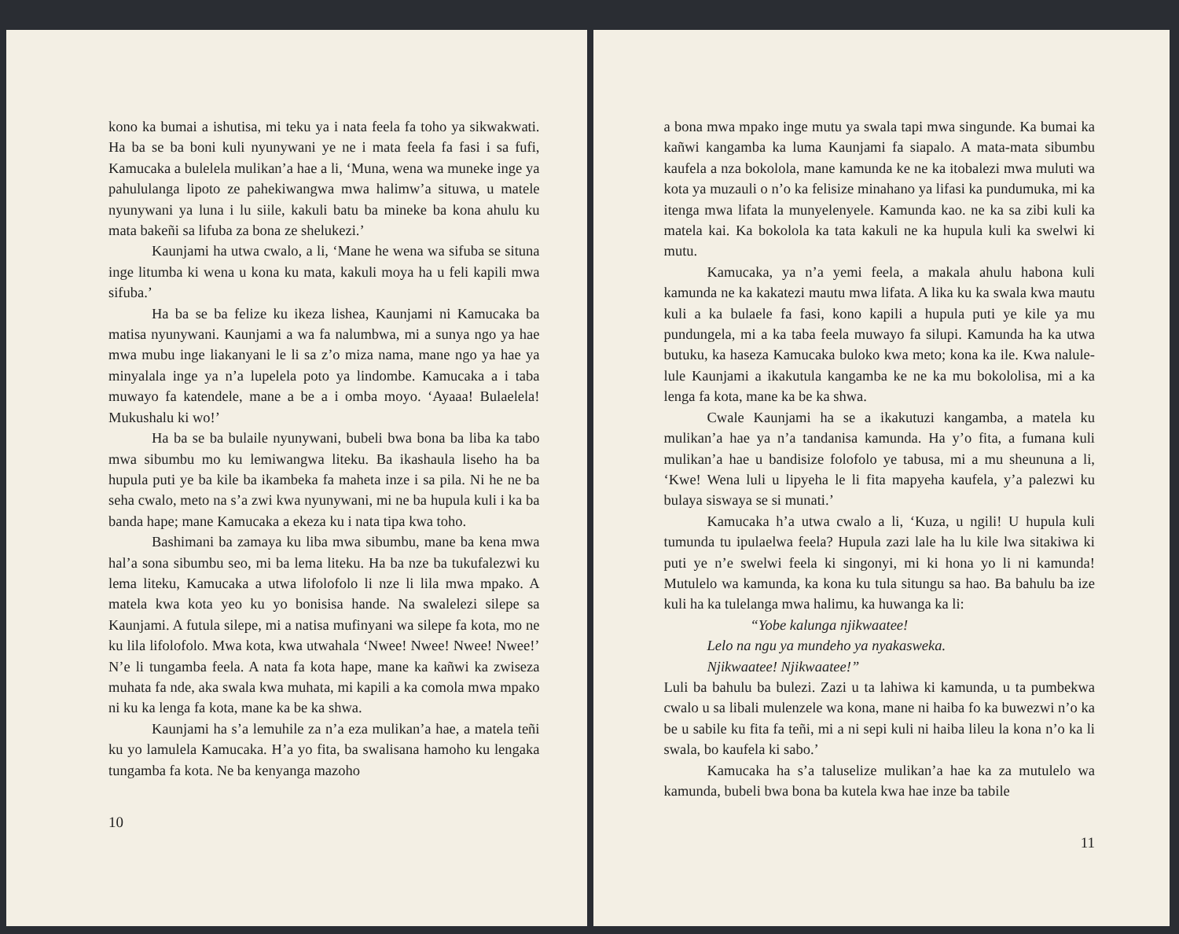kono ka bumai a ishutisa, mi teku ya i nata feela fa toho ya sikwakwati. Ha ba se ba boni kuli nyunywani ye ne i mata feela fa fasi i sa fufi, Kamucaka a bulelela mulikan’a hae a li, ‘Muna, wena wa muneke inge ya pahululanga lipoto ze pahekiwangwa mwa halimw’a situwa, u matele nyunywani ya luna i lu siile, kakuli batu ba mineke ba kona ahulu ku mata bakeñi sa lifuba za bona ze shelukezi.’
Kaunjami ha utwa cwalo, a li, ‘Mane he wena wa sifuba se situna inge litumba ki wena u kona ku mata, kakuli moya ha u feli kapili mwa sifuba.’
Ha ba se ba felize ku ikeza lishea, Kaunjami ni Kamucaka ba matisa nyunywani. Kaunjami a wa fa nalumbwa, mi a sunya ngo ya hae mwa mubu inge liakanyani le li sa z’o miza nama, mane ngo ya hae ya minyalala inge ya n’a lupelela poto ya lindombe. Kamucaka a i taba muwayo fa katendele, mane a be a i omba moyo. ‘Ayaaa! Bulaelela! Mukushalu ki wo!’
Ha ba se ba bulaile nyunywani, bubeli bwa bona ba liba ka tabo mwa sibumbu mo ku lemiwangwa liteku. Ba ikashaula liseho ha ba hupula puti ye ba kile ba ikambeka fa maheta inze i sa pila. Ni he ne ba seha cwalo, meto na s’a zwi kwa nyunywani, mi ne ba hupula kuli i ka ba banda hape; mane Kamucaka a ekeza ku i nata tipa kwa toho.
Bashimani ba zamaya ku liba mwa sibumbu, mane ba kena mwa hal’a sona sibumbu seo, mi ba lema liteku. Ha ba nze ba tukufalezwi ku lema liteku, Kamucaka a utwa lifolofolo li nze li lila mwa mpako. A matela kwa kota yeo ku yo bonisisa hande. Na swalelezi silepe sa Kaunjami. A futula silepe, mi a natisa mufinyani wa silepe fa kota, mo ne ku lila lifolofolo. Mwa kota, kwa utwahala ‘Nwee! Nwee! Nwee! Nwee!’ N’e li tungamba feela. A nata fa kota hape, mane ka kañwi ka zwiseza muhata fa nde, aka swala kwa muhata, mi kapili a ka comola mwa mpako ni ku ka lenga fa kota, mane ka be ka shwa.
Kaunjami ha s’a lemuhile za n’a eza mulikan’a hae, a matela teñi ku yo lamulela Kamucaka. H’a yo fita, ba swalisana hamoho ku lengaka tungamba fa kota. Ne ba kenyanga mazoho
10
a bona mwa mpako inge mutu ya swala tapi mwa singunde. Ka bumai ka kañwi kangamba ka luma Kaunjami fa siapalo. A mata-mata sibumbu kaufela a nza bokolola, mane kamunda ke ne ka itobalezi mwa muluti wa kota ya muzauli o n’o ka felisize minahano ya lifasi ka pundumuka, mi ka itenga mwa lifata la munyelenyele. Kamunda kao. ne ka sa zibi kuli ka matela kai. Ka bokolola ka tata kakuli ne ka hupula kuli ka swelwi ki mutu.
Kamucaka, ya n’a yemi feela, a makala ahulu habona kuli kamunda ne ka kakatezi mautu mwa lifata. A lika ku ka swala kwa mautu kuli a ka bulaele fa fasi, kono kapili a hupula puti ye kile ya mu pundungela, mi a ka taba feela muwayo fa silupi. Kamunda ha ka utwa butuku, ka haseza Kamucaka buloko kwa meto; kona ka ile. Kwa nalule-lule Kaunjami a ikakutula kangamba ke ne ka mu bokololisa, mi a ka lenga fa kota, mane ka be ka shwa.
Cwale Kaunjami ha se a ikakutuzi kangamba, a matela ku mulikan’a hae ya n’a tandanisa kamunda. Ha y’o fita, a fumana kuli mulikan’a hae u bandisize folofolo ye tabusa, mi a mu sheununa a li, ‘Kwe! Wena luli u lipyeha le li fita mapyeha kaufela, y’a palezwi ku bulaya siswaya se si munati.’
Kamucaka h’a utwa cwalo a li, ‘Kuza, u ngili! U hupula kuli tumunda tu ipulaelwa feela? Hupula zazi lale ha lu kile lwa sitakiwa ki puti ye n’e swelwi feela ki singonyi, mi ki hona yo li ni kamunda! Mutulelo wa kamunda, ka kona ku tula situngu sa hao. Ba bahulu ba ize kuli ha ka tulelanga mwa halimu, ka huwanga ka li:
“Yobe kalunga njikwaatee!
Lelo na ngu ya mundeho ya nyakasweka.
Njikwaatee! Njikwaatee!”
Luli ba bahulu ba bulezi. Zazi u ta lahiwa ki kamunda, u ta pumbekwa cwalo u sa libali mulenzele wa kona, mane ni haiba fo ka buwezwi n’o ka be u sabile ku fita fa teñi, mi a ni sepi kuli ni haiba lileu la kona n’o ka li swala, bo kaufela ki sabo.’
Kamucaka ha s’a taluselize mulikan’a hae ka za mutulelo wa kamunda, bubeli bwa bona ba kutela kwa hae inze ba tabile
11